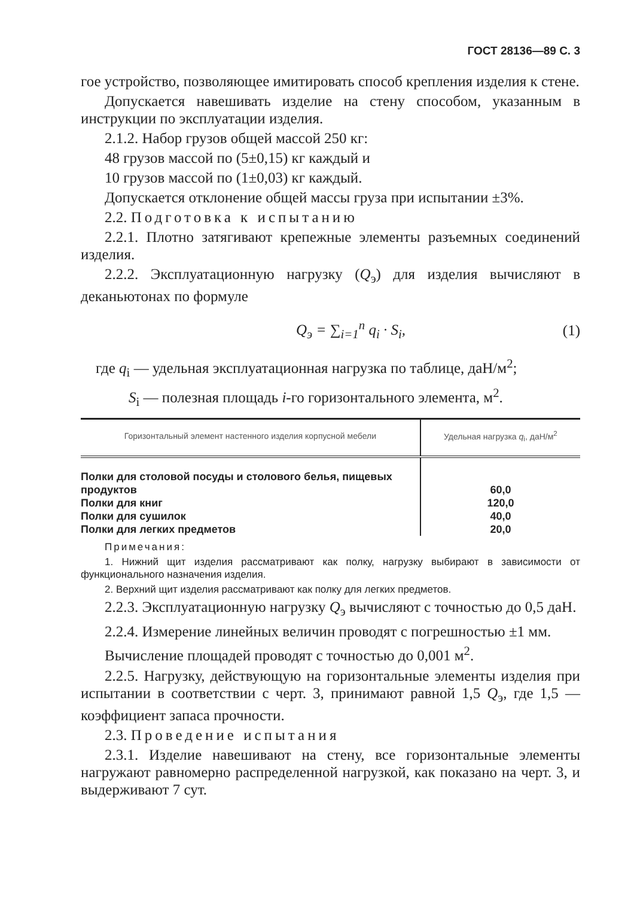ГОСТ 28136—89 С. 3
гое устройство, позволяющее имитировать способ крепления изделия к стене.
Допускается навешивать изделие на стену способом, указанным в инструкции по эксплуатации изделия.
2.1.2. Набор грузов общей массой 250 кг:
48 грузов массой по (5±0,15) кг каждый и
10 грузов массой по (1±0,03) кг каждый.
Допускается отклонение общей массы груза при испытании ±3%.
2.2. Подготовка к испытанию
2.2.1. Плотно затягивают крепежные элементы разъемных соединений изделия.
2.2.2. Эксплуатационную нагрузку (Q<sub>э</sub>) для изделия вычисляют в деканьютонах по формуле
Q<sub>э</sub> = ∑<sub>i=1</sub><sup>n</sup> q<sub>i</sub> · S<sub>i</sub>, (1)
где q<sub>i</sub> — удельная эксплуатационная нагрузка по таблице, даН/м<sup>2</sup>;
S<sub>i</sub> — полезная площадь i-го горизонтального элемента, м<sup>2</sup>.
| Горизонтальный элемент настенного изделия корпусной мебели | Удельная нагрузка q<sub>i</sub>, даН/м<sup>2</sup> |
| --- | --- |
| Полки для столовой посуды и столового белья, пищевых продуктов | 60,0 |
| Полки для книг | 120,0 |
| Полки для сушилок | 40,0 |
| Полки для легких предметов | 20,0 |
Примечания:
1. Нижний щит изделия рассматривают как полку, нагрузку выбирают в зависимости от функционального назначения изделия.
2. Верхний щит изделия рассматривают как полку для легких предметов.
2.2.3. Эксплуатационную нагрузку Q<sub>э</sub> вычисляют с точностью до 0,5 даН.
2.2.4. Измерение линейных величин проводят с погрешностью ±1 мм.
Вычисление площадей проводят с точностью до 0,001 м<sup>2</sup>.
2.2.5. Нагрузку, действующую на горизонтальные элементы изделия при испытании в соответствии с черт. 3, принимают равной 1,5 Q<sub>э</sub>, где 1,5 — коэффициент запаса прочности.
2.3. Проведение испытания
2.3.1. Изделие навешивают на стену, все горизонтальные элементы нагружают равномерно распределенной нагрузкой, как показано на черт. 3, и выдерживают 7 сут.